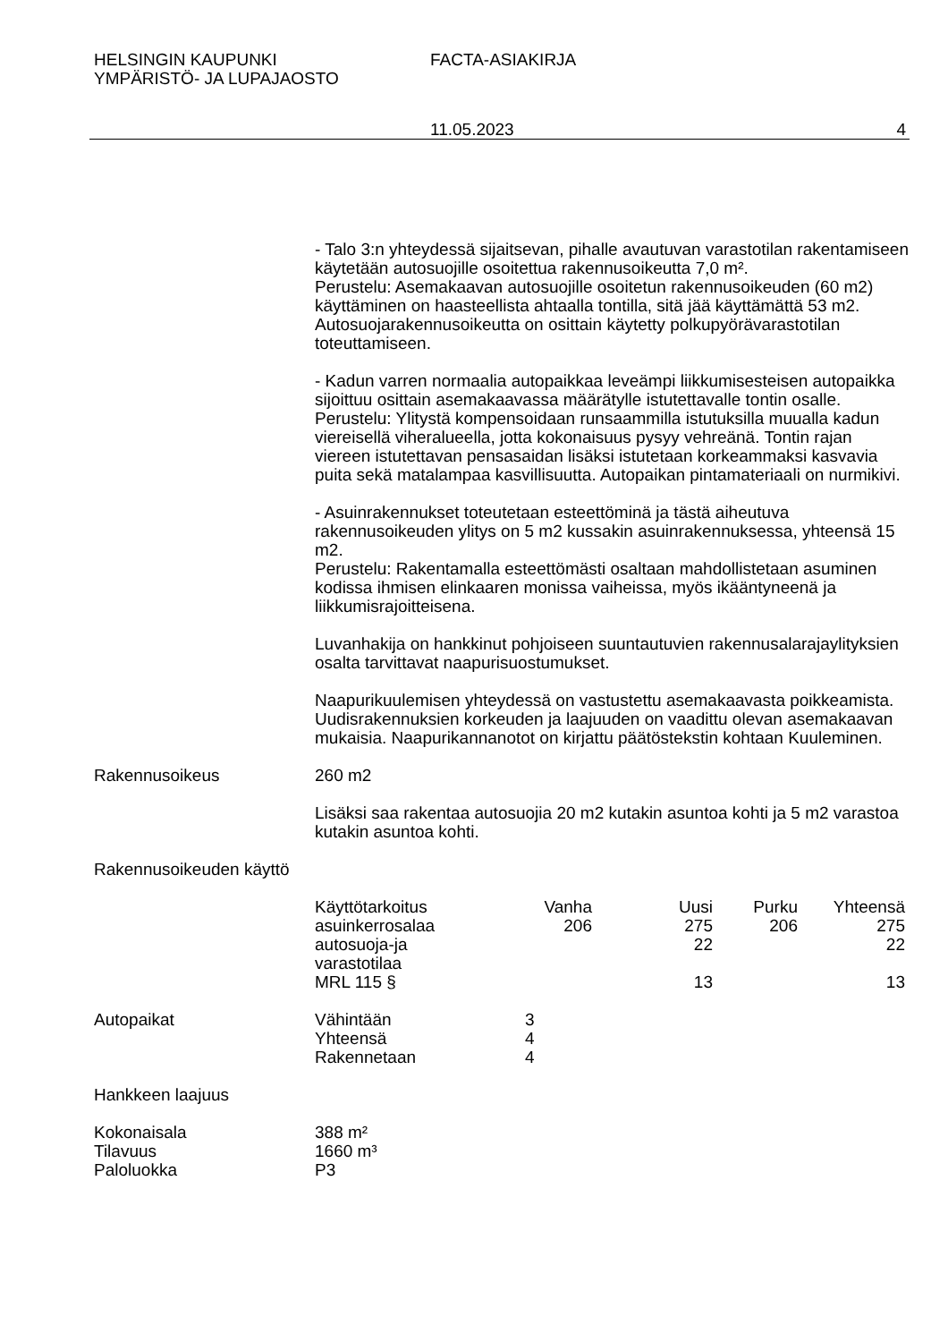HELSINGIN KAUPUNKI
YMPÄRISTÖ- JA LUPAJAOSTO
FACTA-ASIAKIRJA
11.05.2023 4
- Talo 3:n yhteydessä sijaitsevan, pihalle avautuvan varastotilan rakentamiseen käytetään autosuojille osoitettua rakennusoikeutta 7,0 m².
Perustelu: Asemakaavan autosuojille osoitetun rakennusoikeuden (60 m2) käyttäminen on haasteellista ahtaalla tontilla, sitä jää käyttämättä 53 m2. Autosuojarakennusoikeutta on osittain käytetty polkupyörävarastotilan toteuttamiseen.
- Kadun varren normaalia autopaikkaa leveämpi liikkumisesteisen autopaikka sijoittuu osittain asemakaavassa määrätylle istutettavalle tontin osalle.
Perustelu: Ylitystä kompensoidaan runsaammilla istutuksilla muualla kadun viereisellä viheralueella, jotta kokonaisuus pysyy vehreänä. Tontin rajan viereen istutettavan pensasaidan lisäksi istutetaan korkeammaksi kasvavia puita sekä matalampaa kasvillisuutta. Autopaikan pintamateriaali on nurmikivi.
- Asuinrakennukset toteutetaan esteettöminä ja tästä aiheutuva rakennusoikeuden ylitys on 5 m2 kussakin asuinrakennuksessa, yhteensä 15 m2.
Perustelu: Rakentamalla esteettömästi osaltaan mahdollistetaan asuminen kodissa ihmisen elinkaaren monissa vaiheissa, myös ikääntyneenä ja liikkumisrajoitteisena.
Luvanhakija on hankkinut pohjoiseen suuntautuvien rakennusalarajaylityksien osalta tarvittavat naapurisuostumukset.
Naapurikuulemisen yhteydessä on vastustettu asemakaavasta poikkeamista. Uudisrakennuksien korkeuden ja laajuuden on vaadittu olevan asemakaavan mukaisia. Naapurikannanotot on kirjattu päätöstekstin kohtaan Kuuleminen.
Rakennusoikeus 260 m2
Lisäksi saa rakentaa autosuojia 20 m2 kutakin asuntoa kohti ja 5 m2 varastoa kutakin asuntoa kohti.
Rakennusoikeuden käyttö
| Käyttötarkoitus | Vanha | Uusi | Purku | Yhteensä |
| --- | --- | --- | --- | --- |
| asuinkerrosalaa | 206 | 275 | 206 | 275 |
| autosuoja-ja varastotilaa | | 22 | | 22 |
| MRL 115 § | | 13 | | 13 |
Autopaikat
| Vähintään | 3 |
| Yhteensä | 4 |
| Rakennetaan | 4 |
Hankkeen laajuus
| Kokonaisala | 388 m² |
| Tilavuus | 1660 m³ |
| Paloluokka | P3 |